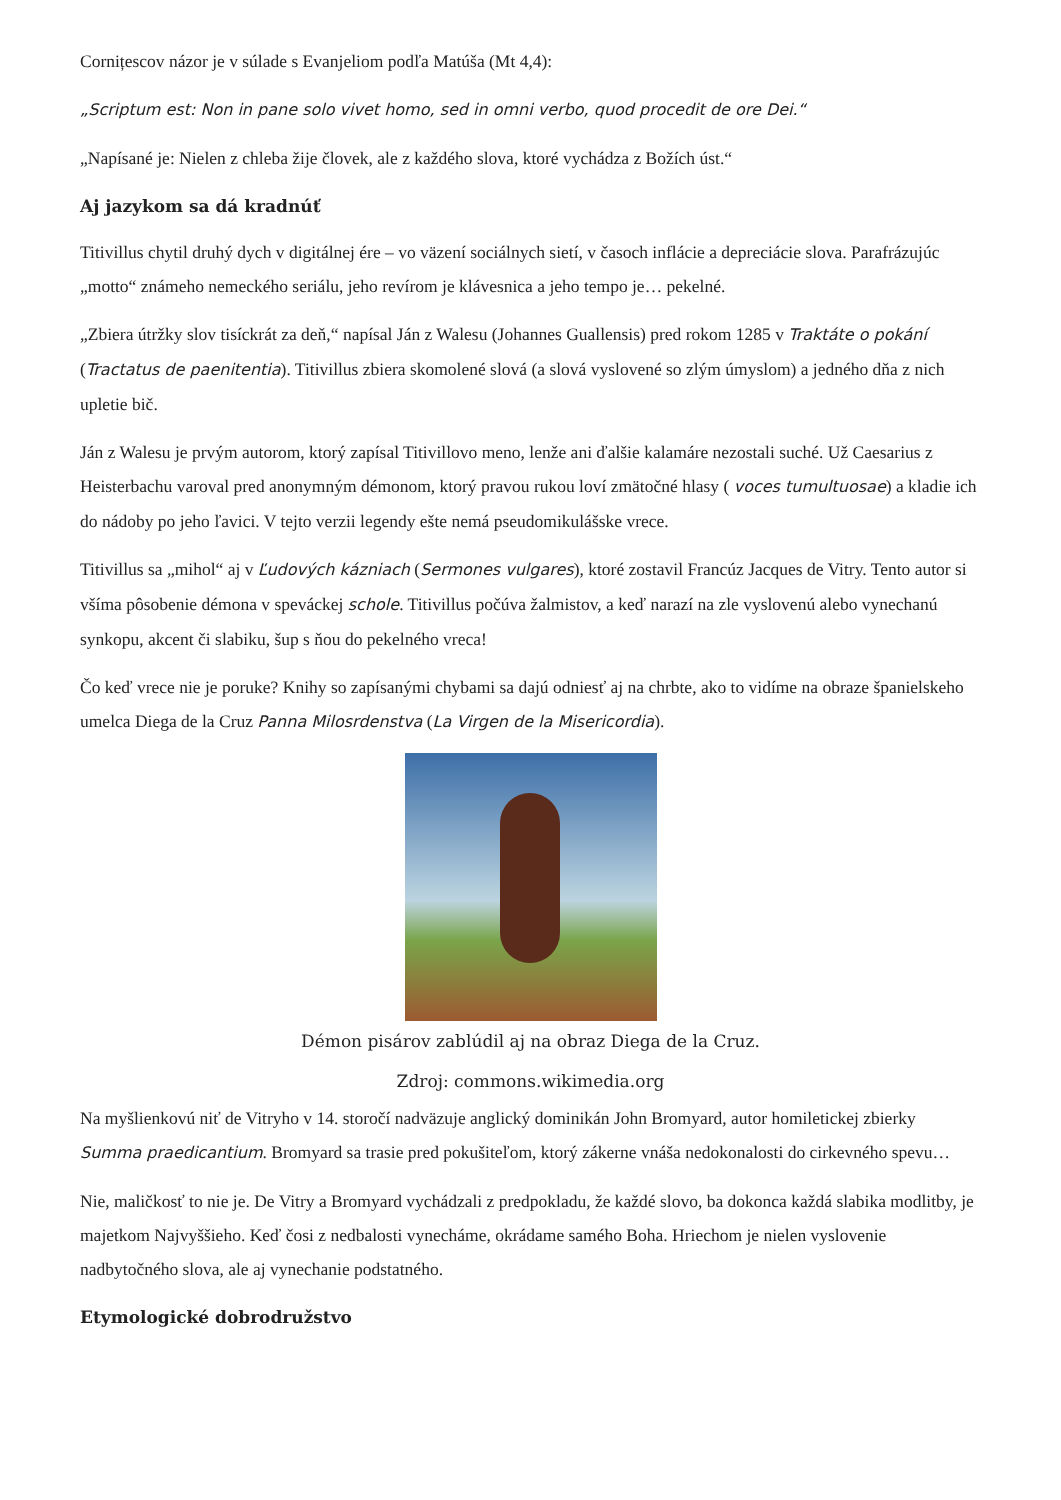Cornițescov názor je v súlade s Evanjeliom podľa Matúša (Mt 4,4):
„Scriptum est: Non in pane solo vivet homo, sed in omni verbo, quod procedit de ore Dei.“
„Napísané je: Nielen z chleba žije človek, ale z každého slova, ktoré vychádza z Božích úst.“
Aj jazykom sa dá kradnúť
Titivillus chytil druhý dych v digitálnej ére – vo väzení sociálnych sietí, v časoch inflácie a depreciácie slova. Parafrázujúc „motto“ známeho nemeckého seriálu, jeho revírom je klávesnica a jeho tempo je… pekelné.
„Zbiera útržky slov tisíckrát za deň,“ napísal Ján z Walesu (Johannes Guallensis) pred rokom 1285 v Traktáte o pokání (Tractatus de paenitentia). Titivillus zbiera skomolené slová (a slová vyslovené so zlým úmyslom) a jedného dňa z nich upletie bič.
Ján z Walesu je prvým autorom, ktorý zapísal Titivillovo meno, lenže ani ďalšie kalamáre nezostali suché. Už Caesarius z Heisterbachu varoval pred anonymným démonom, ktorý pravou rukou loví zmätočné hlasy ( voces tumultuosae) a kladie ich do nádoby po jeho ľavici. V tejto verzii legendy ešte nemá pseudomikulášske vrece.
Titivillus sa „mihol“ aj v Ľudových kázniach (Sermones vulgares), ktoré zostavil Francúz Jacques de Vitry. Tento autor si všíma pôsobenie démona v speváckej schole. Titivillus počúva žalmistov, a keď narazí na zle vyslovenú alebo vynechanú synkopu, akcent či slabiku, šup s ňou do pekelného vreca!
Čo keď vrece nie je poruke? Knihy so zapísanými chybami sa dajú odniesť aj na chrbte, ako to vidíme na obraze španielskeho umelca Diega de la Cruz Panna Milosrdenstva (La Virgen de la Misericordia).
Démon pisárov zablúdil aj na obraz Diega de la Cruz.
Zdroj: commons.wikimedia.org
Na myšlienkovú niť de Vitryho v 14. storočí nadväzuje anglický dominikán John Bromyard, autor homiletickej zbierky Summa praedicantium. Bromyard sa trasie pred pokušiteľom, ktorý zákerne vnáša nedokonalosti do cirkevného spevu…
Nie, maličkosť to nie je. De Vitry a Bromyard vychádzali z predpokladu, že každé slovo, ba dokonca každá slabika modlitby, je majetkom Najvyššieho. Keď čosi z nedbalosti vynecháme, okrádame samého Boha. Hriechom je nielen vyslovenie nadbytočného slova, ale aj vynechanie podstatného.
Etymologické dobrodružstvo